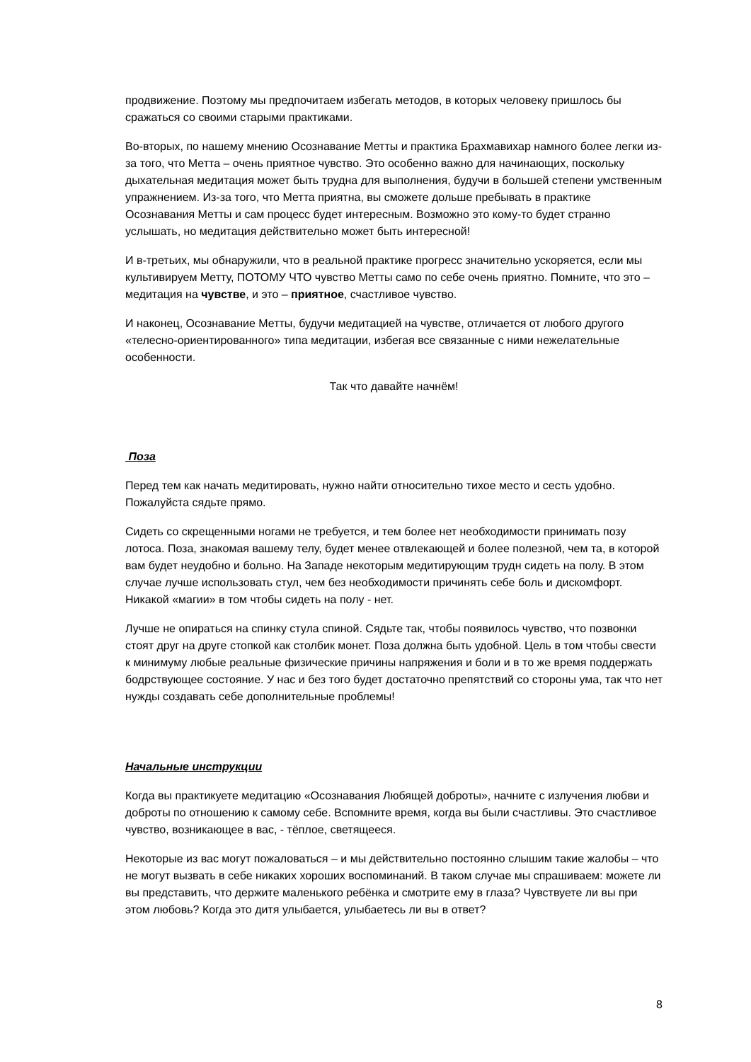продвижение. Поэтому мы предпочитаем избегать методов, в которых человеку пришлось бы сражаться со своими старыми практиками.
Во-вторых, по нашему мнению Осознавание Метты и практика Брахмавихар намного более легки из-за того, что Метта – очень приятное чувство. Это особенно важно для начинающих, поскольку дыхательная медитация может быть трудна для выполнения, будучи в большей степени умственным упражнением. Из-за того, что Метта приятна, вы сможете дольше пребывать в практике Осознавания Метты и сам процесс будет интересным. Возможно это кому-то будет странно услышать, но медитация действительно может быть интересной!
И в-третьих, мы обнаружили, что в реальной практике прогресс значительно ускоряется, если мы культивируем Метту, ПОТОМУ ЧТО чувство Метты само по себе очень приятно. Помните, что это – медитация на чувстве, и это – приятное, счастливое чувство.
И наконец, Осознавание Метты, будучи медитацией на чувстве, отличается от любого другого «телесно-ориентированного» типа медитации, избегая все связанные с ними нежелательные особенности.
Так что давайте начнём!
Поза
Перед тем как начать медитировать, нужно найти относительно тихое место и сесть удобно. Пожалуйста сядьте прямо.
Сидеть со скрещенными ногами не требуется, и тем более нет необходимости принимать позу лотоса. Поза, знакомая вашему телу, будет менее отвлекающей и более полезной, чем та, в которой вам будет неудобно и больно. На Западе некоторым медитирующим трудн сидеть на полу. В этом случае лучше использовать стул, чем без необходимости причинять себе боль и дискомфорт. Никакой «магии» в том чтобы сидеть на полу - нет.
Лучше не опираться на спинку стула спиной. Сядьте так, чтобы появилось чувство, что позвонки стоят друг на друге стопкой как столбик монет. Поза должна быть удобной. Цель в том чтобы свести к минимуму любые реальные физические причины напряжения и боли и в то же время поддержать бодрствующее состояние. У нас и без того будет достаточно препятствий со стороны ума, так что нет нужды создавать себе дополнительные проблемы!
Начальные инструкции
Когда вы практикуете медитацию «Осознавания Любящей доброты», начните с излучения любви и доброты по отношению к самому себе. Вспомните время, когда вы были счастливы. Это счастливое чувство, возникающее в вас, - тёплое, светящееся.
Некоторые из вас могут пожаловаться – и мы действительно постоянно слышим такие жалобы – что не могут вызвать в себе никаких хороших воспоминаний. В таком случае мы спрашиваем: можете ли вы представить, что держите маленького ребёнка и смотрите ему в глаза? Чувствуете ли вы при этом любовь? Когда это дитя улыбается, улыбаетесь ли вы в ответ?
8